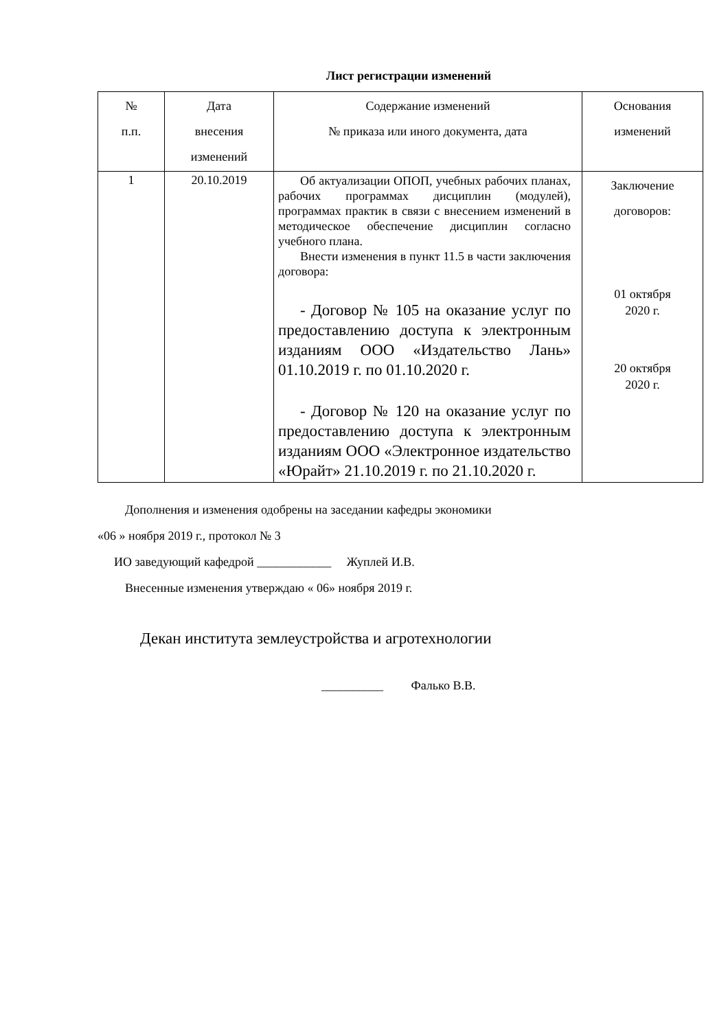Лист регистрации изменений
| № п.п. | Дата внесения изменений | Содержание изменений № приказа или иного документа, дата | Основания изменений |
| 1 | 20.10.2019 | Об актуализации ОПОП, учебных рабочих планах, рабочих программах дисциплин (модулей), программах практик в связи с внесением изменений в методическое обеспечение дисциплин согласно учебного плана. Внести изменения в пункт 11.5 в части заключения договора: - Договор № 105 на оказание услуг по предоставлению доступа к электронным изданиям ООО «Издательство Лань» 01.10.2019 г. по 01.10.2020 г. - Договор № 120 на оказание услуг по предоставлению доступа к электронным изданиям ООО «Электронное издательство «Юрайт» 21.10.2019 г. по 21.10.2020 г. | Заключение договоров: 01 октября 2020 г. 20 октября 2020 г. |
Дополнения и изменения одобрены на заседании кафедры экономики
«06 » ноября 2019 г., протокол № 3
ИО заведующий кафедрой ____________ Жуплей И.В.
Внесенные изменения утверждаю « 06» ноября 2019 г.
Декан института землеустройства и агротехнологии
__________ Фалько В.В.